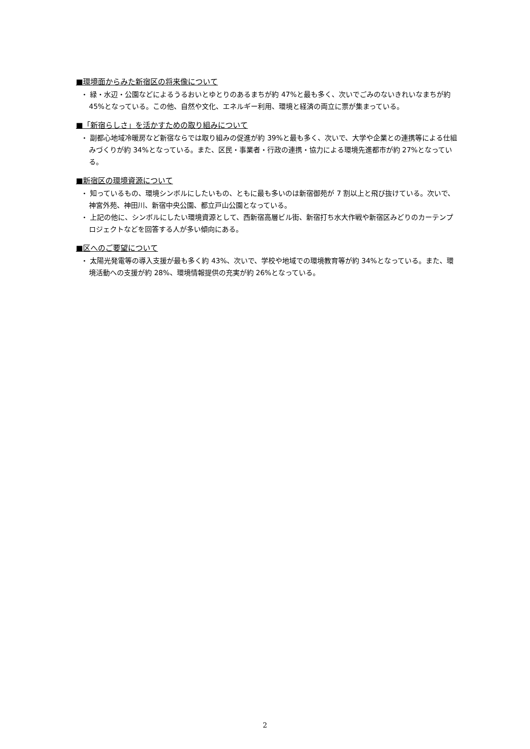■環境面からみた新宿区の将来像について
・ 緑・水辺・公園などによるうるおいとゆとりのあるまちが約 47%と最も多く、次いでごみのないきれいなまちが約 45%となっている。この他、自然や文化、エネルギー利用、環境と経済の両立に票が集まっている。
■「新宿らしさ」を活かすための取り組みについて
・ 副都心地域冷暖房など新宿ならでは取り組みの促進が約 39%と最も多く、次いで、大学や企業との連携等による仕組みづくりが約 34%となっている。また、区民・事業者・行政の連携・協力による環境先進都市が約 27%となっている。
■新宿区の環境資源について
・ 知っているもの、環境シンボルにしたいもの、ともに最も多いのは新宿御苑が 7 割以上と飛び抜けている。次いで、神宮外苑、神田川、新宿中央公園、都立戸山公園となっている。
・ 上記の他に、シンボルにしたい環境資源として、西新宿高層ビル街、新宿打ち水大作戦や新宿区みどりのカーテンプロジェクトなどを回答する人が多い傾向にある。
■区へのご要望について
・ 太陽光発電等の導入支援が最も多く約 43%、次いで、学校や地域での環境教育等が約 34%となっている。また、環境活動への支援が約 28%、環境情報提供の充実が約 26%となっている。
2